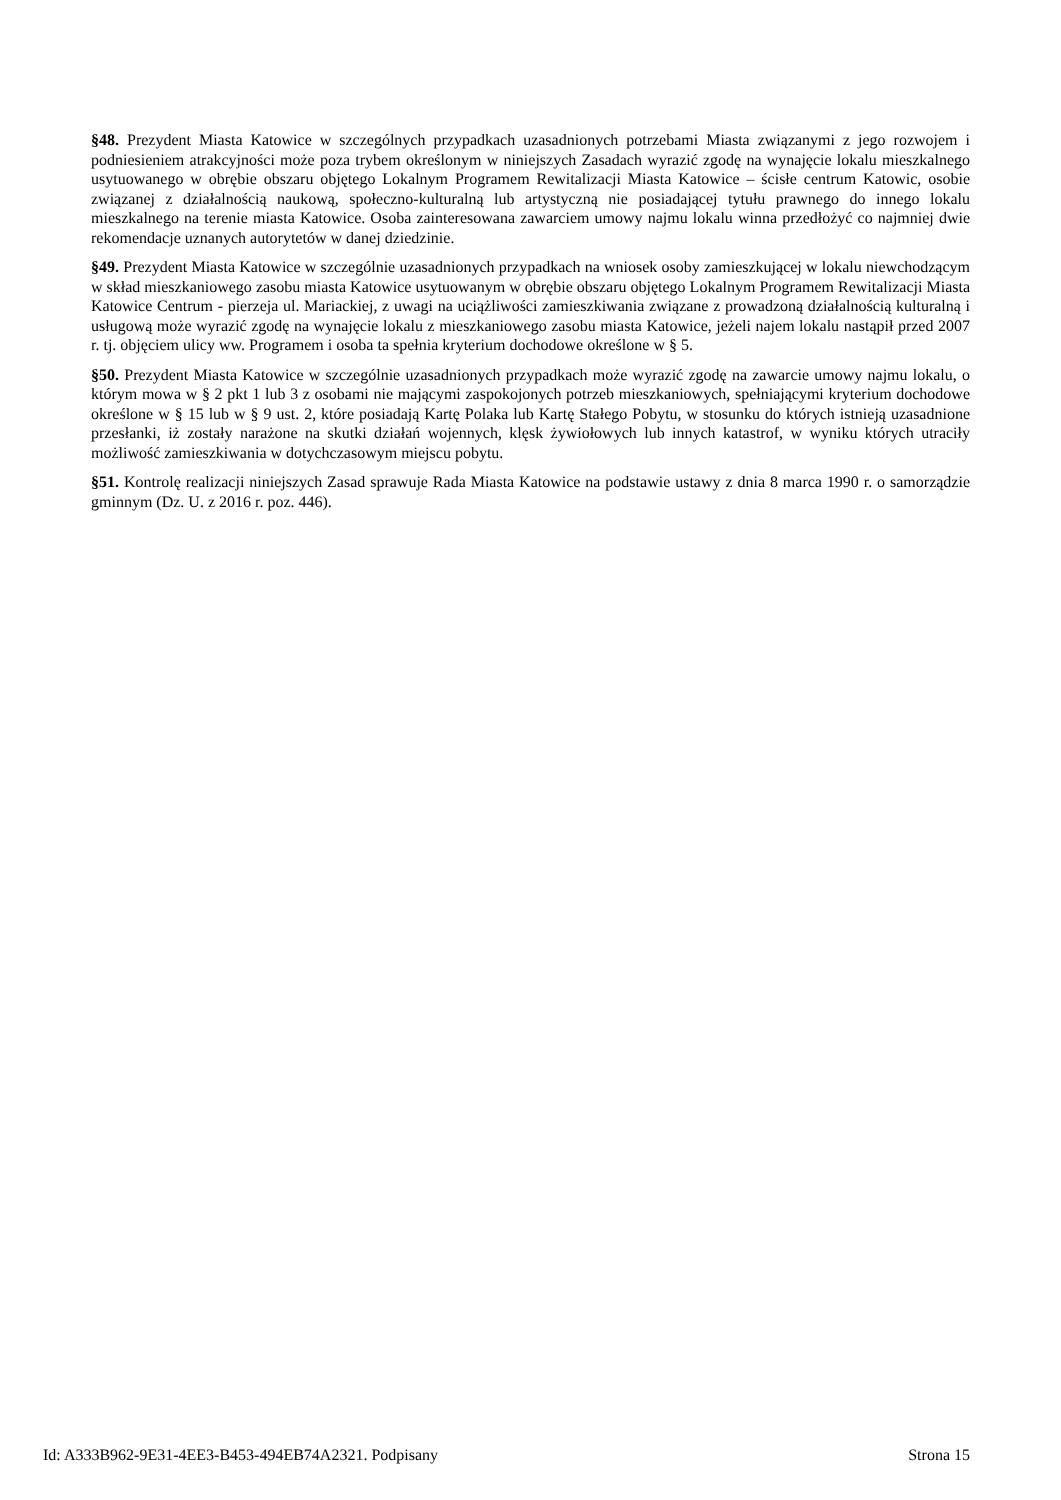§48. Prezydent Miasta Katowice w szczególnych przypadkach uzasadnionych potrzebami Miasta związanymi z jego rozwojem i podniesieniem atrakcyjności może poza trybem określonym w niniejszych Zasadach wyrazić zgodę na wynajęcie lokalu mieszkalnego usytuowanego w obrębie obszaru objętego Lokalnym Programem Rewitalizacji Miasta Katowice – ścisłe centrum Katowic, osobie związanej z działalnością naukową, społeczno-kulturalną lub artystyczną nie posiadającej tytułu prawnego do innego lokalu mieszkalnego na terenie miasta Katowice. Osoba zainteresowana zawarciem umowy najmu lokalu winna przedłożyć co najmniej dwie rekomendacje uznanych autorytetów w danej dziedzinie.
§49. Prezydent Miasta Katowice w szczególnie uzasadnionych przypadkach na wniosek osoby zamieszkującej w lokalu niewchodzącym w skład mieszkaniowego zasobu miasta Katowice usytuowanym w obrębie obszaru objętego Lokalnym Programem Rewitalizacji Miasta Katowice Centrum - pierzeja ul. Mariackiej, z uwagi na uciążliwości zamieszkiwania związane z prowadzoną działalnością kulturalną i usługową może wyrazić zgodę na wynajęcie lokalu z mieszkaniowego zasobu miasta Katowice, jeżeli najem lokalu nastąpił przed 2007 r. tj. objęciem ulicy ww. Programem i osoba ta spełnia kryterium dochodowe określone w § 5.
§50. Prezydent Miasta Katowice w szczególnie uzasadnionych przypadkach może wyrazić zgodę na zawarcie umowy najmu lokalu, o którym mowa w § 2 pkt 1 lub 3 z osobami nie mającymi zaspokojonych potrzeb mieszkaniowych, spełniającymi kryterium dochodowe określone w § 15 lub w § 9 ust. 2, które posiadają Kartę Polaka lub Kartę Stałego Pobytu, w stosunku do których istnieją uzasadnione przesłanki, iż zostały narażone na skutki działań wojennych, klęsk żywiołowych lub innych katastrof, w wyniku których utraciły możliwość zamieszkiwania w dotychczasowym miejscu pobytu.
§51. Kontrolę realizacji niniejszych Zasad sprawuje Rada Miasta Katowice na podstawie ustawy z dnia 8 marca 1990 r. o samorządzie gminnym (Dz. U. z 2016 r. poz. 446).
Id: A333B962-9E31-4EE3-B453-494EB74A2321. Podpisany Strona 15